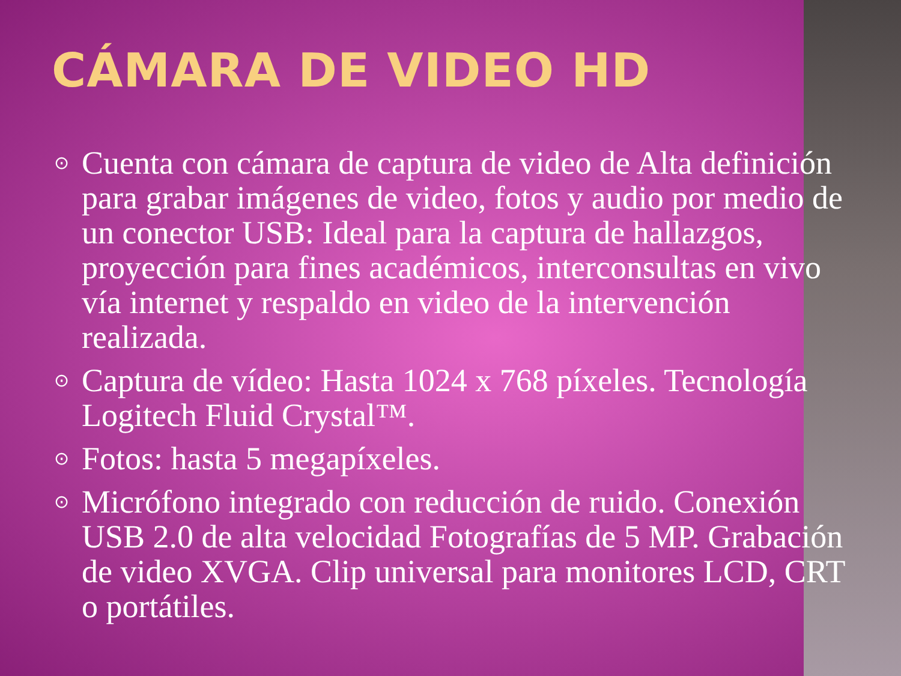CÁMARA DE VIDEO HD
⊙ Cuenta con cámara de captura de video de Alta definición para grabar imágenes de video, fotos y audio por medio de un conector USB: Ideal para la captura de hallazgos, proyección para fines académicos, interconsultas en vivo vía internet y respaldo en video de la intervención realizada.
⊙ Captura de vídeo: Hasta 1024 x 768 píxeles. Tecnología Logitech Fluid Crystal™.
⊙ Fotos: hasta 5 megapíxeles.
⊙ Micrófono integrado con reducción de ruido. Conexión USB 2.0 de alta velocidad Fotografías de 5 MP. Grabación de video XVGA. Clip universal para monitores LCD, CRT o portátiles.